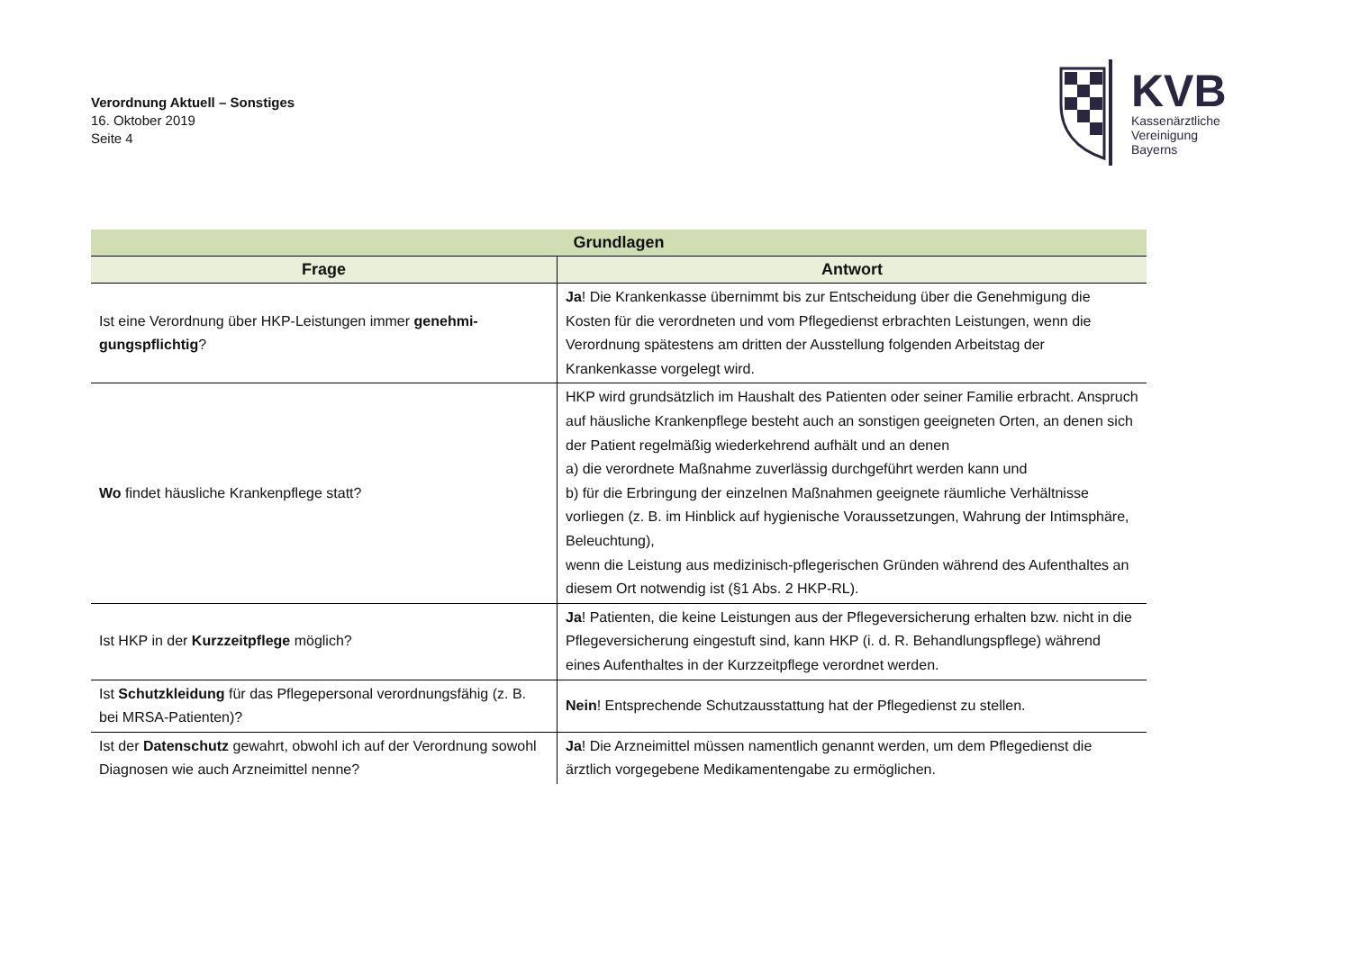Verordnung Aktuell – Sonstiges
16. Oktober 2019
Seite 4
KVB
Kassenärztliche
Vereinigung
Bayerns
| Grundlagen | |
| --- | --- |
| Frage | Antwort |
| Ist eine Verordnung über HKP-Leistungen immer genehmi-gungspflichtig ? | Ja ! Die Krankenkasse übernimmt bis zur Entscheidung über die Genehmigung die Kosten für die verordneten und vom Pflegedienst erbrachten Leistungen, wenn die Verordnung spätestens am dritten der Ausstellung folgenden Arbeitstag der Krankenkasse vorgelegt wird. |
| Wo findet häusliche Krankenpflege statt? | HKP wird grundsätzlich im Haushalt des Patienten oder seiner Familie erbracht. Anspruch auf häusliche Krankenpflege besteht auch an sonstigen geeigneten Orten, an denen sich der Patient regelmäßig wiederkehrend aufhält und an denen a) die verordnete Maßnahme zuverlässig durchgeführt werden kann und b) für die Erbringung der einzelnen Maßnahmen geeignete räumliche Verhältnisse vorliegen (z. B. im Hinblick auf hygienische Voraussetzungen, Wahrung der Intimsphäre, Beleuchtung), wenn die Leistung aus medizinisch-pflegerischen Gründen während des Aufenthaltes an diesem Ort notwendig ist (§1 Abs. 2 HKP-RL). |
| Ist HKP in der Kurzzeitpflege möglich? | Ja ! Patienten, die keine Leistungen aus der Pflegeversicherung erhalten bzw. nicht in die Pflegeversicherung eingestuft sind, kann HKP (i. d. R. Behandlungspflege) während eines Aufenthaltes in der Kurzzeitpflege verordnet werden. |
| Ist Schutzkleidung für das Pflegepersonal verordnungsfähig (z. B. bei MRSA-Patienten)? | Nein ! Entsprechende Schutzausstattung hat der Pflegedienst zu stellen. |
| Ist der Datenschutz gewahrt, obwohl ich auf der Verordnung sowohl Diagnosen wie auch Arzneimittel nenne? | Ja ! Die Arzneimittel müssen namentlich genannt werden, um dem Pflegedienst die ärztlich vorgegebene Medikamentengabe zu ermöglichen. |